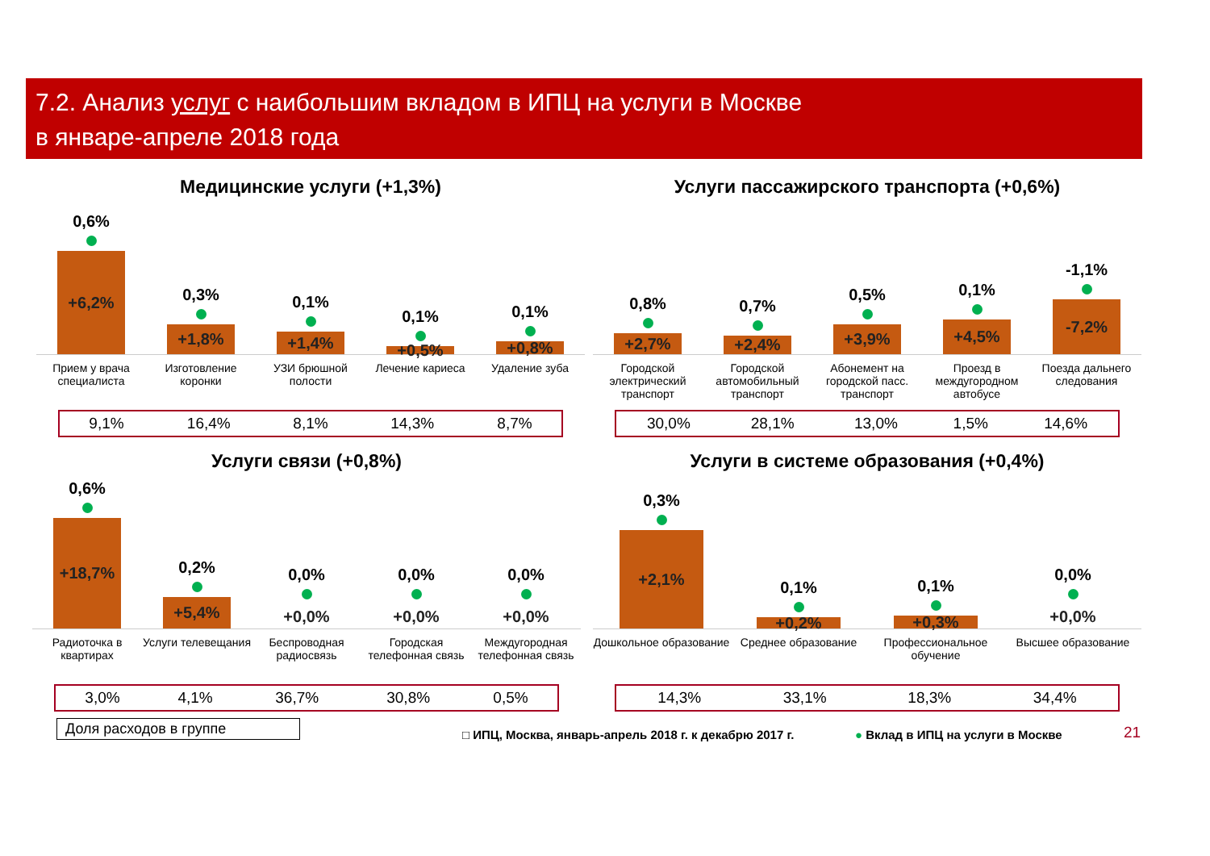7.2. Анализ услуг с наибольшим вкладом в ИПЦ на услуги в Москве
в январе-апреле 2018 года
Медицинские услуги (+1,3%)
0,6%
+6,2%
0,3%
+1,8%
0,1%
+1,4%
0,1%
+0,5%
0,1%
+0,8%
Прием у врача специалиста Изготовление коронки УЗИ брюшной полости Лечение кариеса Удаление зуба
| 9,1% | 16,4% | 8,1% | 14,3% | 8,7% |
Услуги пассажирского транспорта (+0,6%)
0,8%
+2,7%
0,7%
+2,4%
0,5%
+3,9%
0,1%
+4,5%
-1,1%
-7,2%
Городской электрический транспорт
Городской автомобильный транспорт
Абонемент на городской пасс. транспорт
Проезд в междугородном автобусе
Поезда дальнего следования
| 30,0% | 28,1% | 13,0% | 1,5% | 14,6% |
Услуги связи (+0,8%)
0,6%
+18,7%
0,2%
+5,4%
0,0%
+0,0%
0,0%
+0,0%
0,0%
+0,0%
Радиоточка в квартирах Услуги телевещания Беспроводная радиосвязь Городская телефонная связь Междугородная телефонная связь
| 3,0% | 4,1% | 36,7% | 30,8% | 0,5% |
Доля расходов в группе
Услуги в системе образования (+0,4%)
0,3%
+2,1%
0,1%
+0,2%
0,1%
+0,3%
0,0%
+0,0%
Дошкольное образование Среднее образование Профессиональное обучение Высшее образование
| 14,3% | 33,1% | 18,3% | 34,4% |
□ ИПЦ, Москва, январь-апрель 2018 г. к декабрю 2017 г.
● Вклад в ИПЦ на услуги в Москве
21